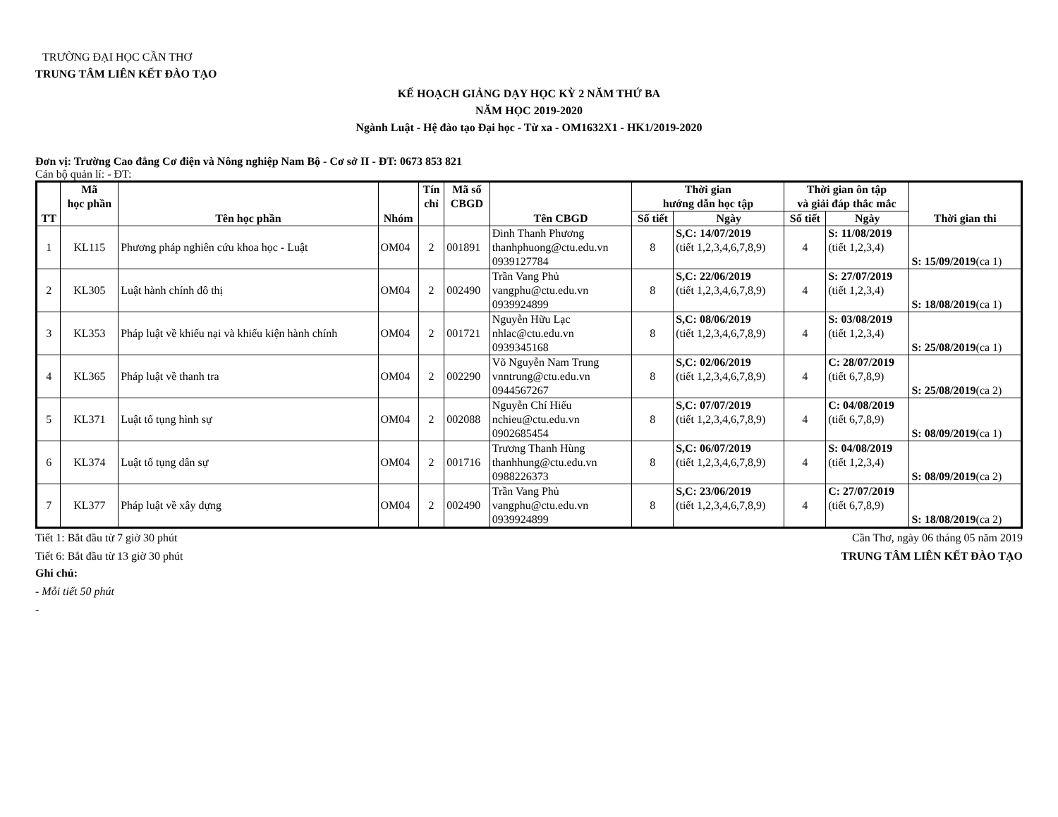TRƯỜNG ĐẠI HỌC CẦN THƠ
TRUNG TÂM LIÊN KẾT ĐÀO TẠO
KẾ HOẠCH GIẢNG DẠY HỌC KỲ 2 NĂM THỨ BA
NĂM HỌC 2019-2020
Ngành Luật - Hệ đào tạo Đại học - Từ xa - OM1632X1 - HK1/2019-2020
Đơn vị: Trường Cao đẳng Cơ điện và Nông nghiệp Nam Bộ - Cơ sở II - ĐT: 0673 853 821
Cán bộ quản lí: - ĐT:
| TT | Mã học phần | Tên học phần | Nhóm | Tín chỉ | Mã số CBGD | Tên CBGD | Thời gian hướng dẫn học tập | | Thời gian ôn tập và giải đáp thắc mắc | | Thời gian thi |
| --- | --- | --- | --- | --- | --- | --- | --- | --- | --- | --- | --- |
| | | | | | | | Số tiết | Ngày | Số tiết | Ngày | |
| 1 | KL115 | Phương pháp nghiên cứu khoa học - Luật | OM04 | 2 | 001891 | Đinh Thanh Phương thanhphuong@ctu.edu.vn 0939127784 | 8 | S,C: 14/07/2019 (tiết 1,2,3,4,6,7,8,9) | 4 | S: 11/08/2019 (tiết 1,2,3,4) | S: 15/09/2019 (ca 1) |
| 2 | KL305 | Luật hành chính đô thị | OM04 | 2 | 002490 | Trần Vang Phủ vangphu@ctu.edu.vn 0939924899 | 8 | S,C: 22/06/2019 (tiết 1,2,3,4,6,7,8,9) | 4 | S: 27/07/2019 (tiết 1,2,3,4) | S: 18/08/2019 (ca 1) |
| 3 | KL353 | Pháp luật về khiếu nại và khiếu kiện hành chính | OM04 | 2 | 001721 | Nguyễn Hữu Lạc nhlac@ctu.edu.vn 0939345168 | 8 | S,C: 08/06/2019 (tiết 1,2,3,4,6,7,8,9) | 4 | S: 03/08/2019 (tiết 1,2,3,4) | S: 25/08/2019 (ca 1) |
| 4 | KL365 | Pháp luật về thanh tra | OM04 | 2 | 002290 | Võ Nguyễn Nam Trung vnntrung@ctu.edu.vn 0944567267 | 8 | S,C: 02/06/2019 (tiết 1,2,3,4,6,7,8,9) | 4 | C: 28/07/2019 (tiết 6,7,8,9) | S: 25/08/2019 (ca 2) |
| 5 | KL371 | Luật tố tụng hình sự | OM04 | 2 | 002088 | Nguyễn Chí Hiếu nchieu@ctu.edu.vn 0902685454 | 8 | S,C: 07/07/2019 (tiết 1,2,3,4,6,7,8,9) | 4 | C: 04/08/2019 (tiết 6,7,8,9) | S: 08/09/2019 (ca 1) |
| 6 | KL374 | Luật tố tụng dân sự | OM04 | 2 | 001716 | Trương Thanh Hùng thanhhung@ctu.edu.vn 0988226373 | 8 | S,C: 06/07/2019 (tiết 1,2,3,4,6,7,8,9) | 4 | S: 04/08/2019 (tiết 1,2,3,4) | S: 08/09/2019 (ca 2) |
| 7 | KL377 | Pháp luật về xây dựng | OM04 | 2 | 002490 | Trần Vang Phủ vangphu@ctu.edu.vn 0939924899 | 8 | S,C: 23/06/2019 (tiết 1,2,3,4,6,7,8,9) | 4 | C: 27/07/2019 (tiết 6,7,8,9) | S: 18/08/2019 (ca 2) |
Tiết 1: Bắt đầu từ 7 giờ 30 phút
Tiết 6: Bắt đầu từ 13 giờ 30 phút
Cần Thơ, ngày 06 tháng 05 năm 2019
TRUNG TÂM LIÊN KẾT ĐÀO TẠO
Ghi chú:
- Mỗi tiết 50 phút
-